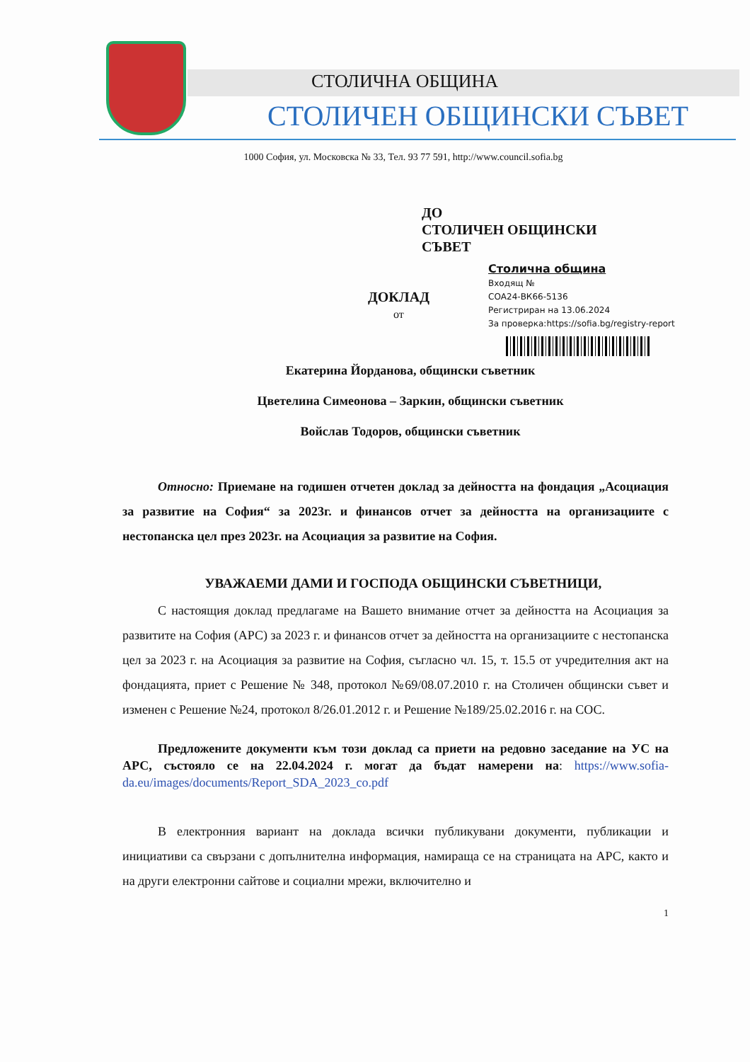СТОЛИЧНА ОБЩИНА
СТОЛИЧЕН ОБЩИНСКИ СЪВЕТ
1000 София, ул. Московска № 33, Тел. 93 77 591, http://www.council.sofia.bg
ДО
СТОЛИЧЕН ОБЩИНСКИ
СЪВЕТ
Столична община
Входящ №
СОА24-ВК66-5136
Регистриран на 13.06.2024
За проверка:https://sofia.bg/registry-report
ДОКЛАД
от
Екатерина Йорданова, общински съветник
Цветелина Симеонова – Заркин, общински съветник
Войслав Тодоров, общински съветник
Относно: Приемане на годишен отчетен доклад за дейността на фондация „Асоциация за развитие на София“ за 2023г. и финансов отчет за дейността на организациите с нестопанска цел през 2023г. на Асоциация за развитие на София.
УВАЖАЕМИ ДАМИ И ГОСПОДА ОБЩИНСКИ СЪВЕТНИЦИ,
С настоящия доклад предлагаме на Вашето внимание отчет за дейността на Асоциация за развитите на София (АРС) за 2023 г. и финансов отчет за дейността на организациите с нестопанска цел за 2023 г. на Асоциация за развитие на София, съгласно чл. 15, т. 15.5 от учредителния акт на фондацията, приет с Решение № 348, протокол №69/08.07.2010 г. на Столичен общински съвет и изменен с Решение №24, протокол 8/26.01.2012 г. и Решение №189/25.02.2016 г. на СОС.
Предложените документи към този доклад са приети на редовно заседание на УС на АРС, състояло се на 22.04.2024 г. могат да бъдат намерени на: https://www.sofia-da.eu/images/documents/Report_SDA_2023_co.pdf
В електронния вариант на доклада всички публикувани документи, публикации и инициативи са свързани с допълнителна информация, намираща се на страницата на АРС, както и на други електронни сайтове и социални мрежи, включително и
1